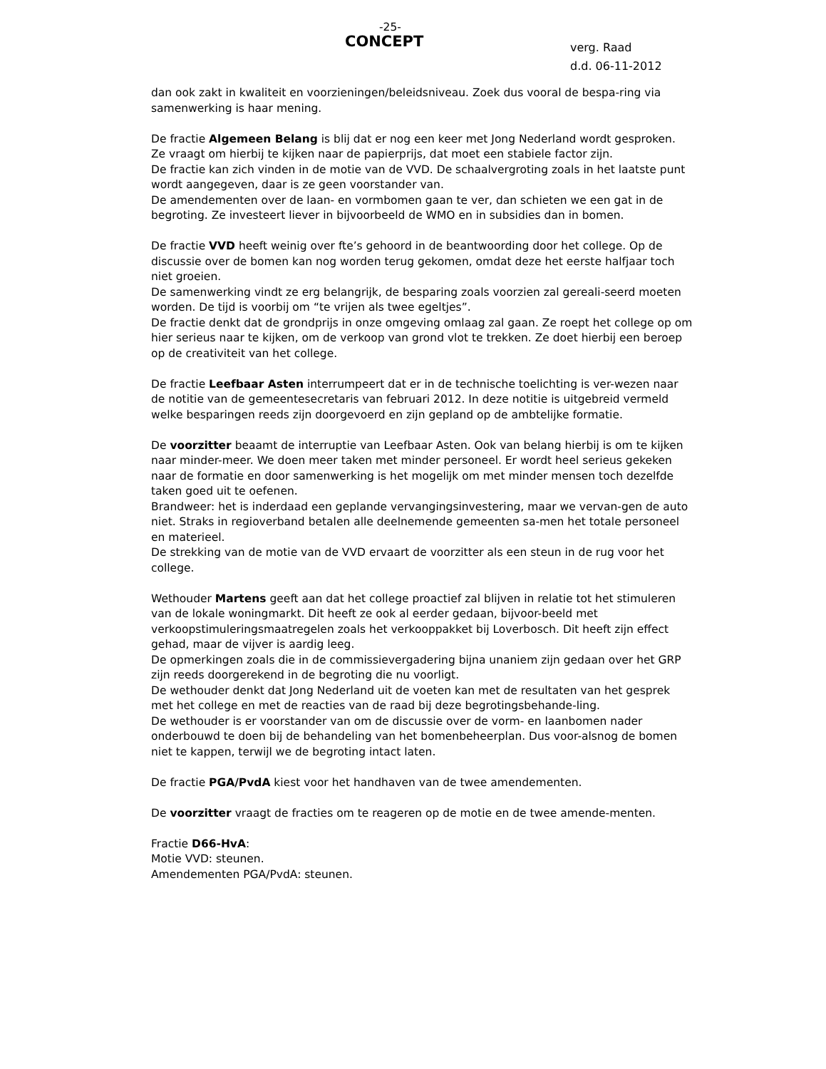-25-
CONCEPT
verg. Raad
d.d. 06-11-2012
dan ook zakt in kwaliteit en voorzieningen/beleidsniveau. Zoek dus vooral de bespa-ring via samenwerking is haar mening.
De fractie Algemeen Belang is blij dat er nog een keer met Jong Nederland wordt gesproken. Ze vraagt om hierbij te kijken naar de papierprijs, dat moet een stabiele factor zijn.
De fractie kan zich vinden in de motie van de VVD. De schaalvergroting zoals in het laatste punt wordt aangegeven, daar is ze geen voorstander van.
De amendementen over de laan- en vormbomen gaan te ver, dan schieten we een gat in de begroting. Ze investeert liever in bijvoorbeeld de WMO en in subsidies dan in bomen.
De fractie VVD heeft weinig over fte’s gehoord in de beantwoording door het college. Op de discussie over de bomen kan nog worden terug gekomen, omdat deze het eerste halfjaar toch niet groeien.
De samenwerking vindt ze erg belangrijk, de besparing zoals voorzien zal gereali-seerd moeten worden. De tijd is voorbij om “te vrijen als twee egeltjes”.
De fractie denkt dat de grondprijs in onze omgeving omlaag zal gaan. Ze roept het college op om hier serieus naar te kijken, om de verkoop van grond vlot te trekken. Ze doet hierbij een beroep op de creativiteit van het college.
De fractie Leefbaar Asten interrumpeert dat er in de technische toelichting is ver-wezen naar de notitie van de gemeentesecretaris van februari 2012. In deze notitie is uitgebreid vermeld welke besparingen reeds zijn doorgevoerd en zijn gepland op de ambtelijke formatie.
De voorzitter beaamt de interruptie van Leefbaar Asten. Ook van belang hierbij is om te kijken naar minder-meer. We doen meer taken met minder personeel. Er wordt heel serieus gekeken naar de formatie en door samenwerking is het mogelijk om met minder mensen toch dezelfde taken goed uit te oefenen.
Brandweer: het is inderdaad een geplande vervangingsinvestering, maar we vervan-gen de auto niet. Straks in regioverband betalen alle deelnemende gemeenten sa-men het totale personeel en materieel.
De strekking van de motie van de VVD ervaart de voorzitter als een steun in de rug voor het college.
Wethouder Martens geeft aan dat het college proactief zal blijven in relatie tot het stimuleren van de lokale woningmarkt. Dit heeft ze ook al eerder gedaan, bijvoor-beeld met verkoopstimuleringsmaatregelen zoals het verkooppakket bij Loverbosch. Dit heeft zijn effect gehad, maar de vijver is aardig leeg.
De opmerkingen zoals die in de commissievergadering bijna unaniem zijn gedaan over het GRP zijn reeds doorgerekend in de begroting die nu voorligt.
De wethouder denkt dat Jong Nederland uit de voeten kan met de resultaten van het gesprek met het college en met de reacties van de raad bij deze begrotingsbehande-ling.
De wethouder is er voorstander van om de discussie over de vorm- en laanbomen nader onderbouwd te doen bij de behandeling van het bomenbeheerplan. Dus voor-alsnog de bomen niet te kappen, terwijl we de begroting intact laten.
De fractie PGA/PvdA kiest voor het handhaven van de twee amendementen.
De voorzitter vraagt de fracties om te reageren op de motie en de twee amende-menten.
Fractie D66-HvA:
Motie VVD: steunen.
Amendementen PGA/PvdA: steunen.